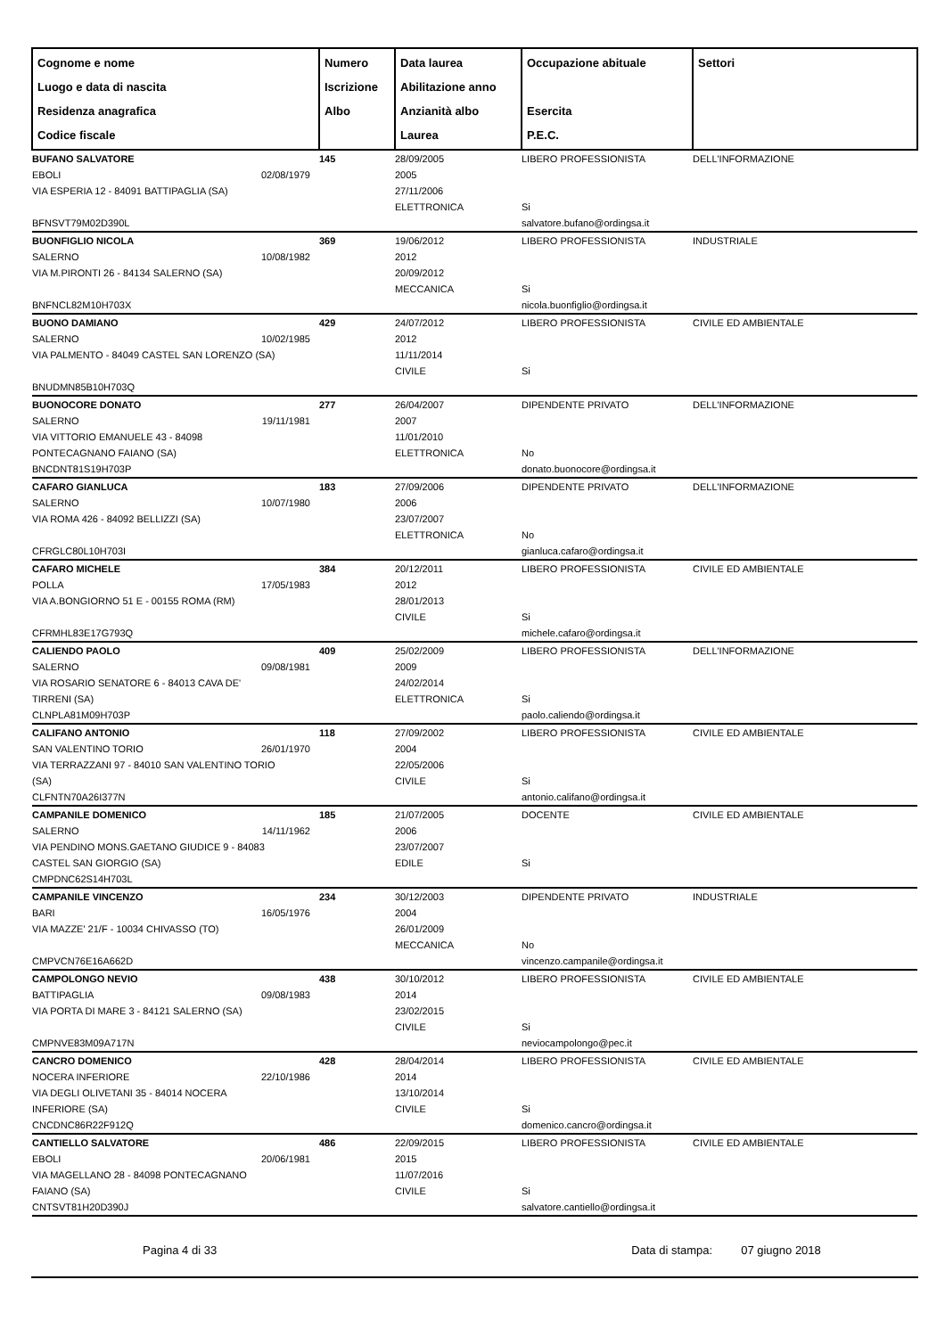| Cognome e nome Luogo e data di nascita Residenza anagrafica Codice fiscale | Numero Iscrizione Albo | Data laurea Abilitazione anno Anzianità albo Laurea | Occupazione abituale Esercita P.E.C. | Settori |
| --- | --- | --- | --- | --- |
| BUFANO SALVATORE EBOLI 02/08/1979 VIA ESPERIA 12 - 84091 BATTIPAGLIA (SA) BFNSVT79M02D390L | 145 | 28/09/2005 2005 27/11/2006 ELETTRONICA | LIBERO PROFESSIONISTA Si salvatore.bufano@ordingsa.it | DELL'INFORMAZIONE |
| BUONFIGLIO NICOLA SALERNO 10/08/1982 VIA M.PIRONTI 26 - 84134 SALERNO (SA) BNFNCL82M10H703X | 369 | 19/06/2012 2012 20/09/2012 MECCANICA | LIBERO PROFESSIONISTA Si nicola.buonfiglio@ordingsa.it | INDUSTRIALE |
| BUONO DAMIANO SALERNO 10/02/1985 VIA PALMENTO - 84049 CASTEL SAN LORENZO (SA) BNUDMN85B10H703Q | 429 | 24/07/2012 2012 11/11/2014 CIVILE | LIBERO PROFESSIONISTA Si | CIVILE ED AMBIENTALE |
| BUONOCORE DONATO SALERNO 19/11/1981 VIA VITTORIO EMANUELE 43 - 84098 PONTECAGNANO FAIANO (SA) BNCDNT81S19H703P | 277 | 26/04/2007 2007 11/01/2010 ELETTRONICA | DIPENDENTE PRIVATO No donato.buonocore@ordingsa.it | DELL'INFORMAZIONE |
| CAFARO GIANLUCA SALERNO 10/07/1980 VIA ROMA 426 - 84092 BELLIZZI (SA) CFRGLC80L10H703I | 183 | 27/09/2006 2006 23/07/2007 ELETTRONICA | DIPENDENTE PRIVATO No gianluca.cafaro@ordingsa.it | DELL'INFORMAZIONE |
| CAFARO MICHELE POLLA 17/05/1983 VIA A.BONGIORNO 51 E - 00155 ROMA (RM) CFRMHL83E17G793Q | 384 | 20/12/2011 2012 28/01/2013 CIVILE | LIBERO PROFESSIONISTA Si michele.cafaro@ordingsa.it | CIVILE ED AMBIENTALE |
| CALIENDO PAOLO SALERNO 09/08/1981 VIA ROSARIO SENATORE 6 - 84013 CAVA DE' TIRRENI (SA) CLNPLA81M09H703P | 409 | 25/02/2009 2009 24/02/2014 ELETTRONICA | LIBERO PROFESSIONISTA Si paolo.caliendo@ordingsa.it | DELL'INFORMAZIONE |
| CALIFANO ANTONIO SAN VALENTINO TORIO 26/01/1970 VIA TERRAZZANI 97 - 84010 SAN VALENTINO TORIO (SA) CLFNTN70A26I377N | 118 | 27/09/2002 2004 22/05/2006 CIVILE | LIBERO PROFESSIONISTA Si antonio.califano@ordingsa.it | CIVILE ED AMBIENTALE |
| CAMPANILE DOMENICO SALERNO 14/11/1962 VIA PENDINO MONS.GAETANO GIUDICE 9 - 84083 CASTEL SAN GIORGIO (SA) CMPDNC62S14H703L | 185 | 21/07/2005 2006 23/07/2007 EDILE | DOCENTE Si | CIVILE ED AMBIENTALE |
| CAMPANILE VINCENZO BARI 16/05/1976 VIA MAZZE' 21/F - 10034 CHIVASSO (TO) CMPVCN76E16A662D | 234 | 30/12/2003 2004 26/01/2009 MECCANICA | DIPENDENTE PRIVATO No vincenzo.campanile@ordingsa.it | INDUSTRIALE |
| CAMPOLONGO NEVIO BATTIPAGLIA 09/08/1983 VIA PORTA DI MARE 3 - 84121 SALERNO (SA) CMPNVE83M09A717N | 438 | 30/10/2012 2014 23/02/2015 CIVILE | LIBERO PROFESSIONISTA Si neviocampolongo@pec.it | CIVILE ED AMBIENTALE |
| CANCRO DOMENICO NOCERA INFERIORE 22/10/1986 VIA DEGLI OLIVETANI 35 - 84014 NOCERA INFERIORE (SA) CNCDNC86R22F912Q | 428 | 28/04/2014 2014 13/10/2014 CIVILE | LIBERO PROFESSIONISTA Si domenico.cancro@ordingsa.it | CIVILE ED AMBIENTALE |
| CANTIELLO SALVATORE EBOLI 20/06/1981 VIA MAGELLANO 28 - 84098 PONTECAGNANO FAIANO (SA) CNTSVT81H20D390J | 486 | 22/09/2015 2015 11/07/2016 CIVILE | LIBERO PROFESSIONISTA Si salvatore.cantiello@ordingsa.it | CIVILE ED AMBIENTALE |
Pagina 4 di 33 Data di stampa: 07 giugno 2018